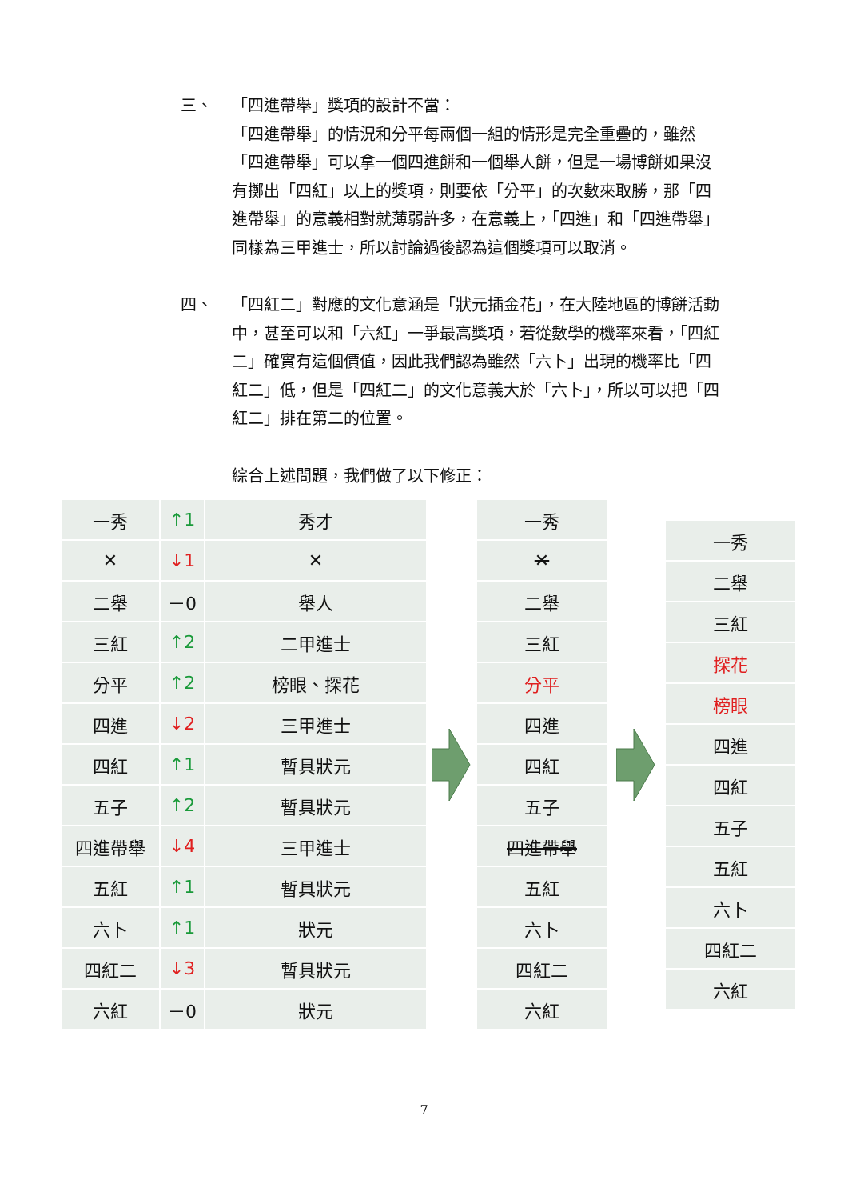三、
「四進帶舉」獎項的設計不當：
「四進帶舉」的情況和分平每兩個一組的情形是完全重疊的，雖然「四進帶舉」可以拿一個四進餅和一個舉人餅，但是一場博餅如果沒有擲出「四紅」以上的獎項，則要依「分平」的次數來取勝，那「四進帶舉」的意義相對就薄弱許多，在意義上，「四進」和「四進帶舉」同樣為三甲進士，所以討論過後認為這個獎項可以取消。
四、
「四紅二」對應的文化意涵是「狀元插金花」，在大陸地區的博餅活動中，甚至可以和「六紅」一爭最高獎項，若從數學的機率來看，「四紅二」確實有這個價值，因此我們認為雖然「六卜」出現的機率比「四紅二」低，但是「四紅二」的文化意義大於「六卜」，所以可以把「四紅二」排在第二的位置。
綜合上述問題，我們做了以下修正：
| 一秀 | ↑1 | 秀才 |
| ✕ | ↓1 | ✕ |
| 二舉 | －0 | 舉人 |
| 三紅 | ↑2 | 二甲進士 |
| 分平 | ↑2 | 榜眼、探花 |
| 四進 | ↓2 | 三甲進士 |
| 四紅 | ↑1 | 暫具狀元 |
| 五子 | ↑2 | 暫具狀元 |
| 四進帶舉 | ↓4 | 三甲進士 |
| 五紅 | ↑1 | 暫具狀元 |
| 六卜 | ↑1 | 狀元 |
| 四紅二 | ↓3 | 暫具狀元 |
| 六紅 | －0 | 狀元 |
| 一秀 |
| ✕ |
| 二舉 |
| 三紅 |
| 分平 |
| 四進 |
| 四紅 |
| 五子 |
| 四進帶舉 |
| 五紅 |
| 六卜 |
| 四紅二 |
| 六紅 |
| 一秀 |
| 二舉 |
| 三紅 |
| 探花 |
| 榜眼 |
| 四進 |
| 四紅 |
| 五子 |
| 五紅 |
| 六卜 |
| 四紅二 |
| 六紅 |
7